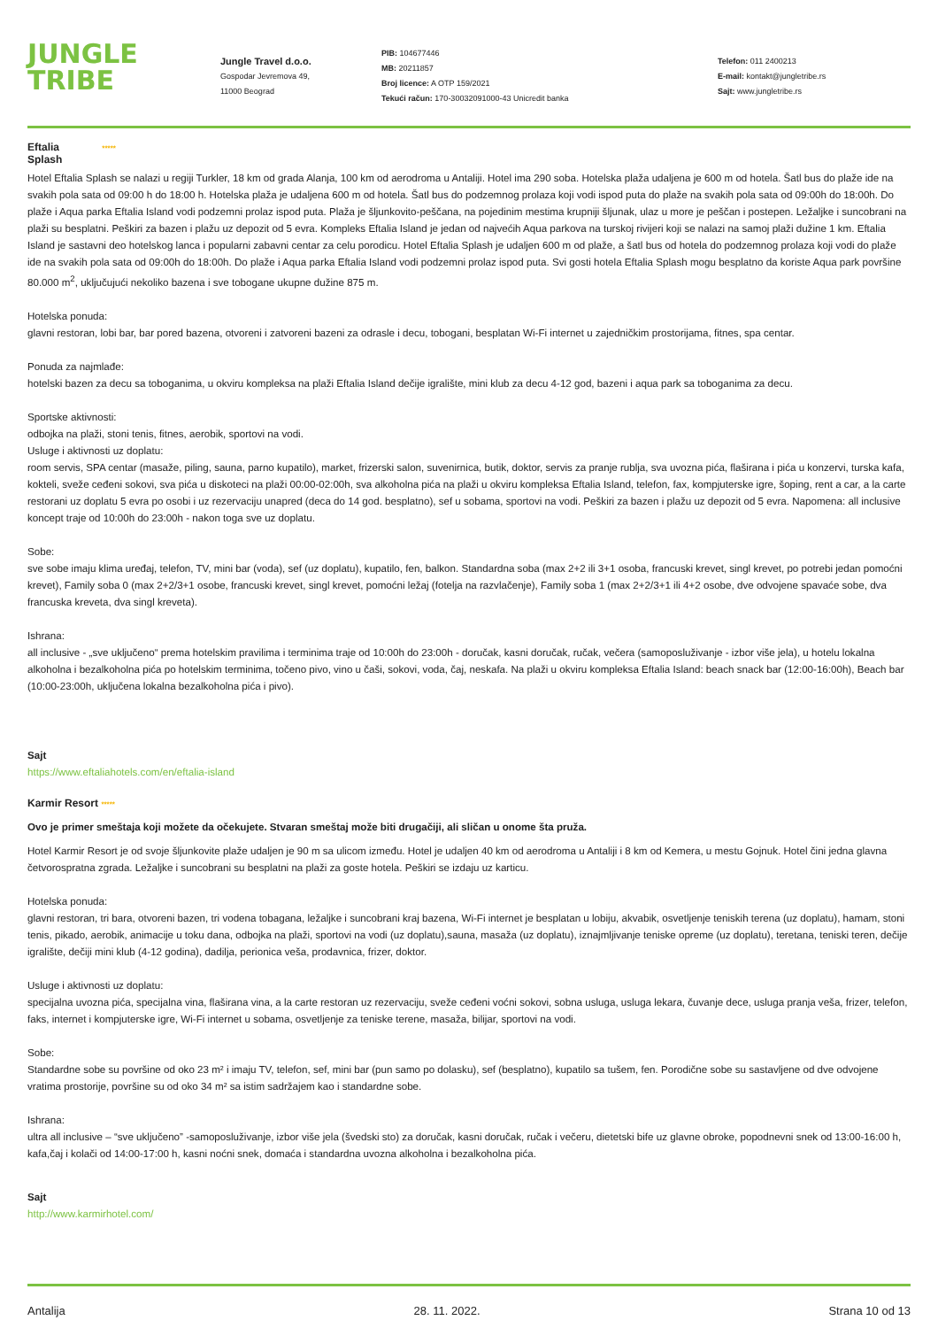JUNGLE
TRIBE
Jungle Travel d.o.o.
Gospodar Jevremova 49,
11000 Beograd
PIB: 104677446
MB: 20211857
Broj licence: A OTP 159/2021
Tekući račun: 170-30032091000-43 Unicredit banka
Telefon: 011 2400213
E-mail: kontakt@jungletribe.rs
Sajt: www.jungletribe.rs
Eftalia *****
Splash
Hotel Eftalia Splash se nalazi u regiji Turkler, 18 km od grada Alanja, 100 km od aerodroma u Antaliji. Hotel ima 290 soba. Hotelska plaža udaljena je 600 m od hotela. Šatl bus do plaže ide na svakih pola sata od 09:00 h do 18:00 h. Hotelska plaža je udaljena 600 m od hotela. Šatl bus do podzemnog prolaza koji vodi ispod puta do plaže na svakih pola sata od 09:00h do 18:00h. Do plaže i Aqua parka Eftalia Island vodi podzemni prolaz ispod puta. Plaža je šljunkovito-peščana, na pojedinim mestima krupniji šljunak, ulaz u more je peščan i postepen. Ležaljke i suncobrani na plaži su besplatni. Peškiri za bazen i plažu uz depozit od 5 evra. Kompleks Eftalia Island je jedan od najvećih Aqua parkova na turskoj rivijeri koji se nalazi na samoj plaži dužine 1 km. Eftalia Island je sastavni deo hotelskog lanca i popularni zabavni centar za celu porodicu. Hotel Eftalia Splash je udaljen 600 m od plaže, a šatl bus od hotela do podzemnog prolaza koji vodi do plaže ide na svakih pola sata od 09:00h do 18:00h. Do plaže i Aqua parka Eftalia Island vodi podzemni prolaz ispod puta. Svi gosti hotela Eftalia Splash mogu besplatno da koriste Aqua park površine 80.000 m<sup>2</sup>, uključujući nekoliko bazena i sve tobogane ukupne dužine 875 m.
Hotelska ponuda:
glavni restoran, lobi bar, bar pored bazena, otvoreni i zatvoreni bazeni za odrasle i decu, tobogani, besplatan Wi-Fi internet u zajedničkim prostorijama, fitnes, spa centar.
Ponuda za najmlađe:
hotelski bazen za decu sa toboganima, u okviru kompleksa na plaži Eftalia Island dečije igralište, mini klub za decu 4-12 god, bazeni i aqua park sa toboganima za decu.
Sportske aktivnosti:
odbojka na plaži, stoni tenis, fitnes, aerobik, sportovi na vodi.
Usluge i aktivnosti uz doplatu:
room servis, SPA centar (masaže, piling, sauna, parno kupatilo), market, frizerski salon, suvenirnica, butik, doktor, servis za pranje rublja, sva uvozna pića, flaširana i pića u konzervi, turska kafa, kokteli, sveže ceđeni sokovi, sva pića u diskoteci na plaži 00:00-02:00h, sva alkoholna pića na plaži u okviru kompleksa Eftalia Island, telefon, fax, kompjuterske igre, šoping, rent a car, a la carte restorani uz doplatu 5 evra po osobi i uz rezervaciju unapred (deca do 14 god. besplatno), sef u sobama, sportovi na vodi. Peškiri za bazen i plažu uz depozit od 5 evra. Napomena: all inclusive koncept traje od 10:00h do 23:00h - nakon toga sve uz doplatu.
Sobe:
sve sobe imaju klima uređaj, telefon, TV, mini bar (voda), sef (uz doplatu), kupatilo, fen, balkon. Standardna soba (max 2+2 ili 3+1 osoba, francuski krevet, singl krevet, po potrebi jedan pomoćni krevet), Family soba 0 (max 2+2/3+1 osobe, francuski krevet, singl krevet, pomoćni ležaj (fotelja na razvlačenje), Family soba 1 (max 2+2/3+1 ili 4+2 osobe, dve odvojene spavaće sobe, dva francuska kreveta, dva singl kreveta).
Ishrana:
all inclusive - „sve uključeno“ prema hotelskim pravilima i terminima traje od 10:00h do 23:00h - doručak, kasni doručak, ručak, večera (samoposluživanje - izbor više jela), u hotelu lokalna alkoholna i bezalkoholna pića po hotelskim terminima, točeno pivo, vino u čaši, sokovi, voda, čaj, neskafa. Na plaži u okviru kompleksa Eftalia Island: beach snack bar (12:00-16:00h), Beach bar (10:00-23:00h, uključena lokalna bezalkoholna pića i pivo).
Sajt
https://www.eftaliahotels.com/en/eftalia-island
Karmir Resort *****
Ovo je primer smeštaja koji možete da očekujete. Stvaran smeštaj može biti drugačiji, ali sličan u onome šta pruža.
Hotel Karmir Resort je od svoje šljunkovite plaže udaljen je 90 m sa ulicom između. Hotel je udaljen 40 km od aerodroma u Antaliji i 8 km od Kemera, u mestu Gojnuk. Hotel čini jedna glavna četvorospratna zgrada. Ležaljke i suncobrani su besplatni na plaži za goste hotela. Peškiri se izdaju uz karticu.
Hotelska ponuda:
glavni restoran, tri bara, otvoreni bazen, tri vodena tobagana, ležaljke i suncobrani kraj bazena, Wi-Fi internet je besplatan u lobiju, akvabik, osvetljenje teniskih terena (uz doplatu), hamam, stoni tenis, pikado, aerobik, animacije u toku dana, odbojka na plaži, sportovi na vodi (uz doplatu),sauna, masaža (uz doplatu), iznajmljivanje teniske opreme (uz doplatu), teretana, teniski teren, dečije igralište, dečiji mini klub (4-12 godina), dadilja, perionica veša, prodavnica, frizer, doktor.
Usluge i aktivnosti uz doplatu:
specijalna uvozna pića, specijalna vina, flaširana vina, a la carte restoran uz rezervaciju, sveže ceđeni voćni sokovi, sobna usluga, usluga lekara, čuvanje dece, usluga pranja veša, frizer, telefon, faks, internet i kompjuterske igre, Wi-Fi internet u sobama, osvetljenje za teniske terene, masaža, bilijar, sportovi na vodi.
Sobe:
Standardne sobe su površine od oko 23 m² i imaju TV, telefon, sef, mini bar (pun samo po dolasku), sef (besplatno), kupatilo sa tušem, fen. Porodične sobe su sastavljene od dve odvojene vratima prostorije, površine su od oko 34 m² sa istim sadržajem kao i standardne sobe.
Ishrana:
ultra all inclusive – “sve uključeno” -samoposluživanje, izbor više jela (švedski sto) za doručak, kasni doručak, ručak i večeru, dietetski bife uz glavne obroke, popodnevni snek od 13:00-16:00 h, kafa,čaj i kolači od 14:00-17:00 h, kasni noćni snek, domaća i standardna uvozna alkoholna i bezalkoholna pića.
Sajt
http://www.karmirhotel.com/
Antalija 28. 11. 2022. Strana 10 od 13